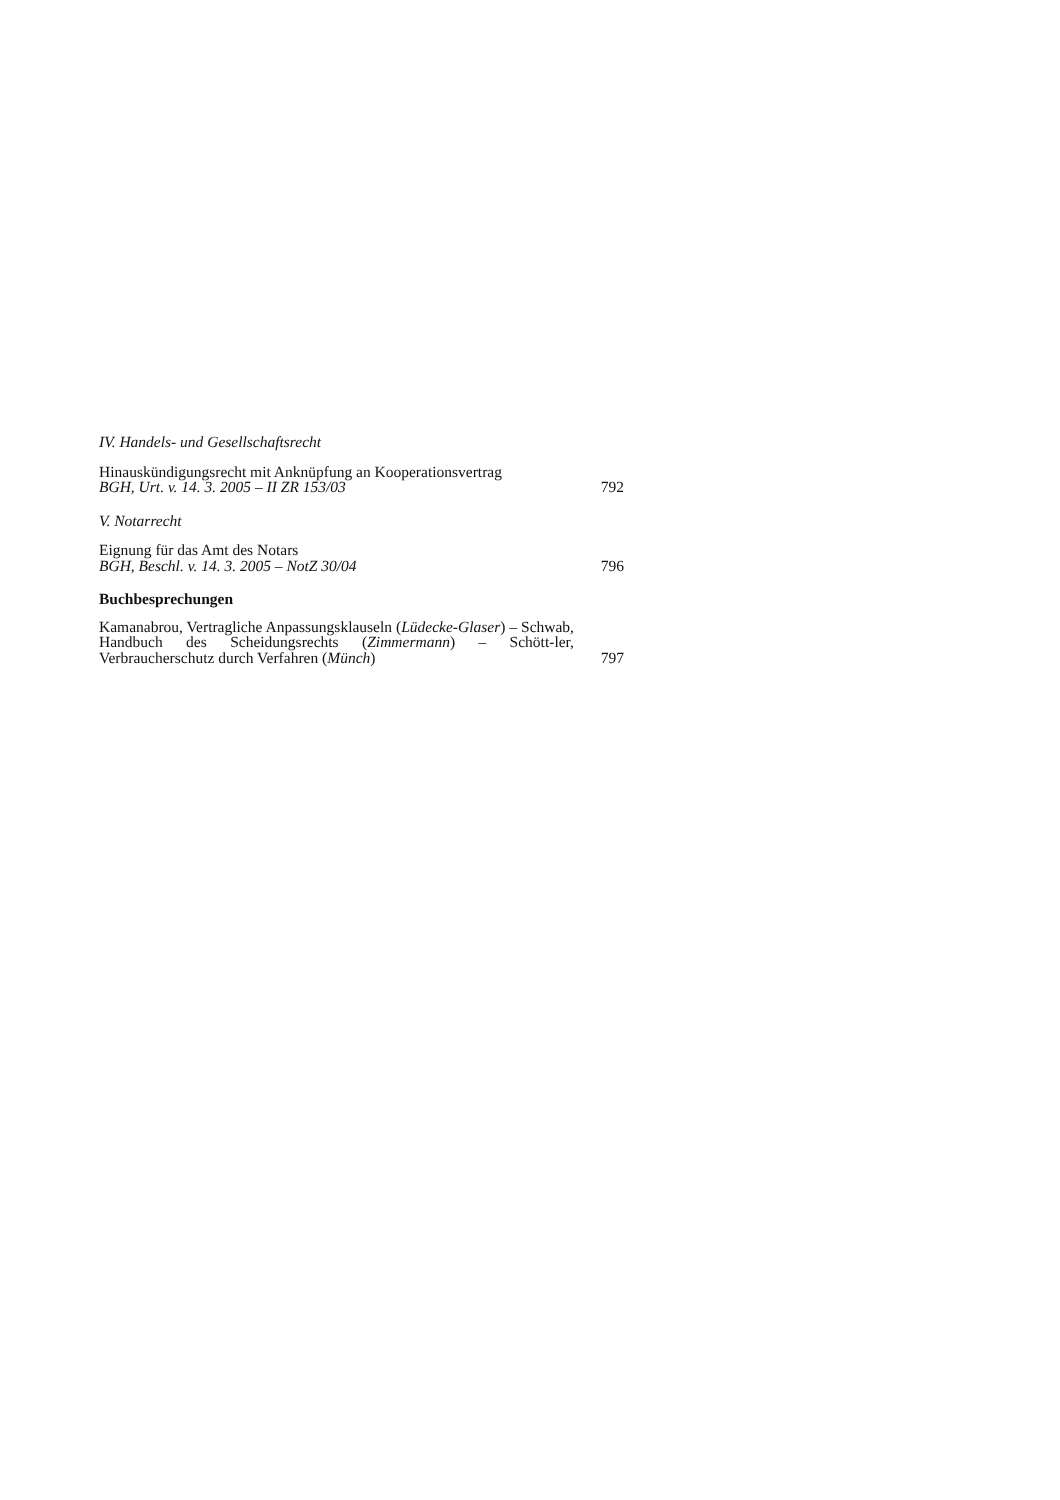IV. Handels- und Gesellschaftsrecht
Hinauskündigungsrecht mit Anknüpfung an Kooperationsvertrag
BGH, Urt. v. 14. 3. 2005 – II ZR 153/03
792
V. Notarrecht
Eignung für das Amt des Notars
BGH, Beschl. v. 14. 3. 2005 – NotZ 30/04
796
Buchbesprechungen
Kamanabrou, Vertragliche Anpassungsklauseln (Lüdecke-Glaser) – Schwab, Handbuch des Scheidungsrechts (Zimmermann) – Schött-ler, Verbraucherschutz durch Verfahren (Münch)
797